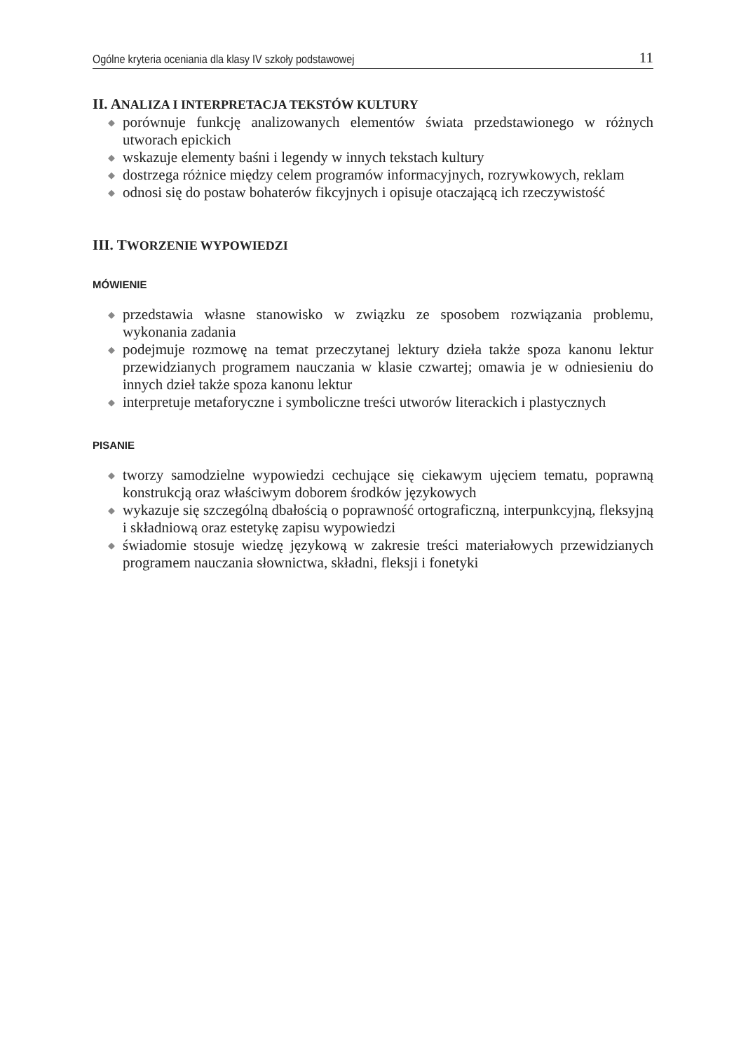Ogólne kryteria oceniania dla klasy IV szkoły podstawowej
11
II. ANALIZA I INTERPRETACJA TEKSTÓW KULTURY
◆ porównuje funkcję analizowanych elementów świata przedstawionego w różnych utworach epickich
◆ wskazuje elementy baśni i legendy w innych tekstach kultury
◆ dostrzega różnice między celem programów informacyjnych, rozrywkowych, reklam
◆ odnosi się do postaw bohaterów fikcyjnych i opisuje otaczającą ich rzeczywistość
III. TWORZENIE WYPOWIEDZI
MÓWIENIE
◆ przedstawia własne stanowisko w związku ze sposobem rozwiązania problemu, wykonania zadania
◆ podejmuje rozmowę na temat przeczytanej lektury dzieła także spoza kanonu lektur przewidzianych programem nauczania w klasie czwartej; omawia je w odniesieniu do innych dzieł także spoza kanonu lektur
◆ interpretuje metaforyczne i symboliczne treści utworów literackich i plastycznych
PISANIE
◆ tworzy samodzielne wypowiedzi cechujące się ciekawym ujęciem tematu, poprawną konstrukcją oraz właściwym doborem środków językowych
◆ wykazuje się szczególną dbałością o poprawność ortograficzną, interpunkcyjną, fleksyjną i składniową oraz estetykę zapisu wypowiedzi
◆ świadomie stosuje wiedzę językową w zakresie treści materiałowych przewidzianych programem nauczania słownictwa, składni, fleksji i fonetyki